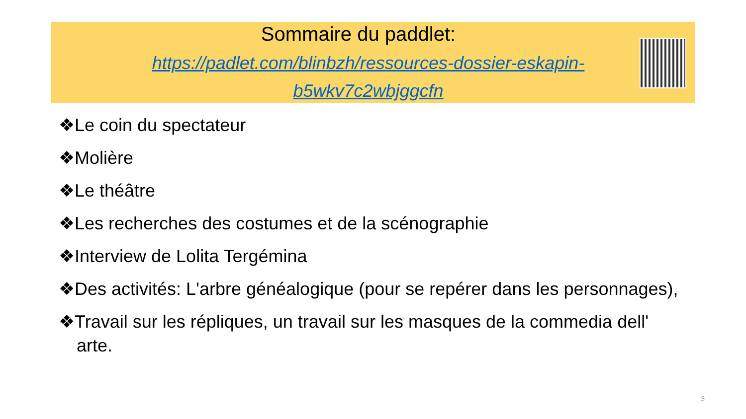Sommaire du paddlet:
https://padlet.com/blinbzh/ressources-dossier-eskapin-b5wkv7c2wbjggcfn
❖Le coin du spectateur
❖Molière
❖Le théâtre
❖Les recherches des costumes et de la scénographie
❖Interview de Lolita Tergémina
❖Des activités: L'arbre généalogique (pour se repérer dans les personnages),
❖Travail sur les répliques, un travail sur les masques de la commedia dell' arte.
3